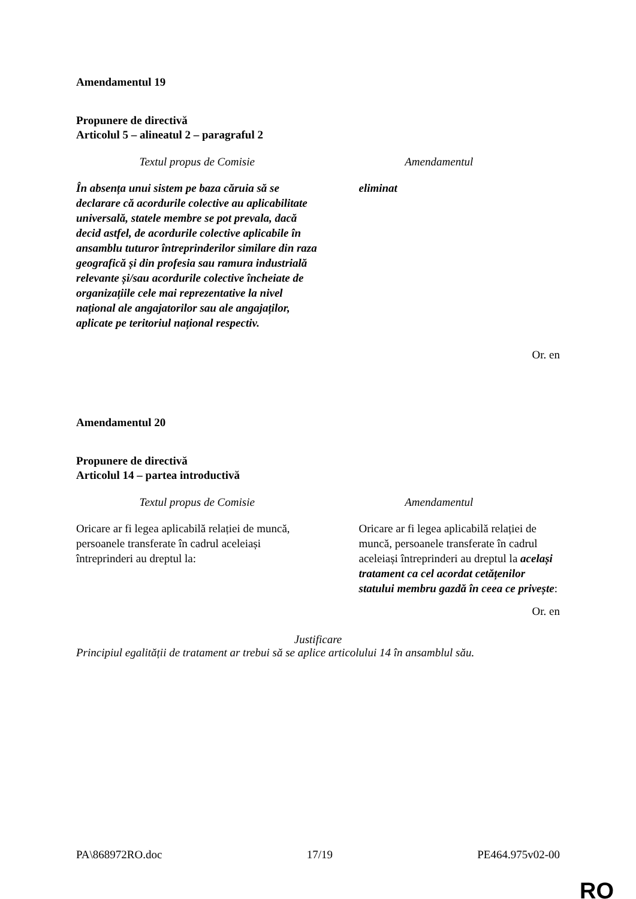Amendamentul 19
Propunere de directivă
Articolul 5 – alineatul 2 – paragraful 2
| Textul propus de Comisie | Amendamentul |
| --- | --- |
| În absența unui sistem pe baza căruia să se declarare că acordurile colective au aplicabilitate universală, statele membre se pot prevala, dacă decid astfel, de acordurile colective aplicabile în ansamblu tuturor întreprinderilor similare din raza geografică și din profesia sau ramura industrială relevante și/sau acordurile colective încheiate de organizațiile cele mai reprezentative la nivel național ale angajatorilor sau ale angajaților, aplicate pe teritoriul național respectiv. | eliminat |
Or. en
Amendamentul 20
Propunere de directivă
Articolul 14 – partea introductivă
| Textul propus de Comisie | Amendamentul |
| --- | --- |
| Oricare ar fi legea aplicabilă relației de muncă, persoanele transferate în cadrul aceleiași întreprinderi au dreptul la: | Oricare ar fi legea aplicabilă relației de muncă, persoanele transferate în cadrul aceleiași întreprinderi au dreptul la același tratament ca cel acordat cetățenilor statului membru gazdă în ceea ce privește : |
Or. en
Justificare
Principiul egalității de tratament ar trebui să se aplice articolului 14 în ansamblul său.
PA\868972RO.doc 17/19 PE464.975v02-00
RO